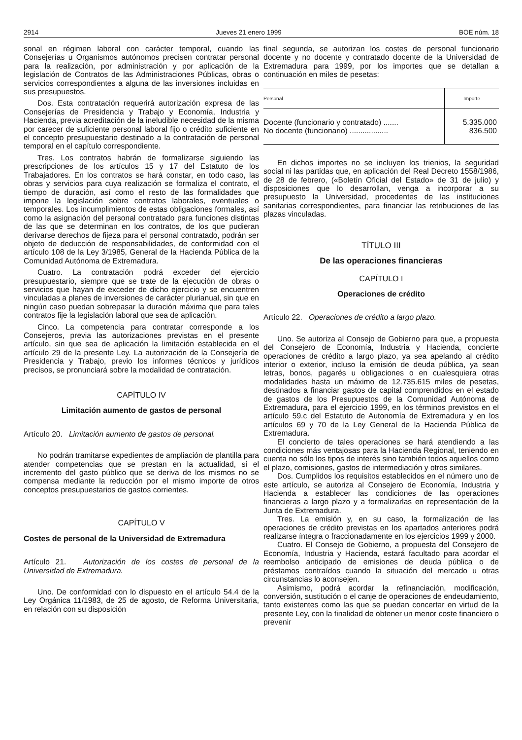2914 Jueves 21 enero 1999 BOE núm. 18
sonal en régimen laboral con carácter temporal, cuando las Consejerías u Organismos autónomos precisen contratar personal para la realización, por administración y por aplicación de la legislación de Contratos de las Administraciones Públicas, obras o servicios correspondientes a alguna de las inversiones incluidas en sus presupuestos.
Dos. Esta contratación requerirá autorización expresa de las Consejerías de Presidencia y Trabajo y Economía, Industria y Hacienda, previa acreditación de la ineludible necesidad de la misma por carecer de suficiente personal laboral fijo o crédito suficiente en el concepto presupuestario destinado a la contratación de personal temporal en el capítulo correspondiente.
Tres. Los contratos habrán de formalizarse siguiendo las prescripciones de los artículos 15 y 17 del Estatuto de los Trabajadores. En los contratos se hará constar, en todo caso, las obras y servicios para cuya realización se formaliza el contrato, el tiempo de duración, así como el resto de las formalidades que impone la legislación sobre contratos laborales, eventuales o temporales. Los incumplimientos de estas obligaciones formales, así como la asignación del personal contratado para funciones distintas de las que se determinan en los contratos, de los que pudieran derivarse derechos de fijeza para el personal contratado, podrán ser objeto de deducción de responsabilidades, de conformidad con el artículo 108 de la Ley 3/1985, General de la Hacienda Pública de la Comunidad Autónoma de Extremadura.
Cuatro. La contratación podrá exceder del ejercicio presupuestario, siempre que se trate de la ejecución de obras o servicios que hayan de exceder de dicho ejercicio y se encuentren vinculadas a planes de inversiones de carácter plurianual, sin que en ningún caso puedan sobrepasar la duración máxima que para tales contratos fije la legislación laboral que sea de aplicación.
Cinco. La competencia para contratar corresponde a los Consejeros, previa las autorizaciones previstas en el presente artículo, sin que sea de aplicación la limitación establecida en el artículo 29 de la presente Ley. La autorización de la Consejería de Presidencia y Trabajo, previo los informes técnicos y jurídicos precisos, se pronunciará sobre la modalidad de contratación.
CAPÍTULO IV
Limitación aumento de gastos de personal
Artículo 20. Limitación aumento de gastos de personal.
No podrán tramitarse expedientes de ampliación de plantilla para atender competencias que se prestan en la actualidad, si el incremento del gasto público que se deriva de los mismos no se compensa mediante la reducción por el mismo importe de otros conceptos presupuestarios de gastos corrientes.
CAPÍTULO V
Costes de personal de la Universidad de Extremadura
Artículo 21. Autorización de los costes de personal de la Universidad de Extremadura.
Uno. De conformidad con lo dispuesto en el artículo 54.4 de la Ley Orgánica 11/1983, de 25 de agosto, de Reforma Universitaria, en relación con su disposición
final segunda, se autorizan los costes de personal funcionario docente y no docente y contratado docente de la Universidad de Extremadura para 1999, por los importes que se detallan a continuación en miles de pesetas:
| Personal | Importe |
| --- | --- |
| Docente (funcionario y contratado) ....... No docente (funcionario) .................. | 5.335.000 836.500 |
En dichos importes no se incluyen los trienios, la seguridad social ni las partidas que, en aplicación del Real Decreto 1558/1986, de 28 de febrero, («Boletín Oficial del Estado» de 31 de julio) y disposiciones que lo desarrollan, venga a incorporar a su presupuesto la Universidad, procedentes de las instituciones sanitarias correspondientes, para financiar las retribuciones de las plazas vinculadas.
TÍTULO III
De las operaciones financieras
CAPÍTULO I
Operaciones de crédito
Artículo 22. Operaciones de crédito a largo plazo.
Uno. Se autoriza al Consejo de Gobierno para que, a propuesta del Consejero de Economía, Industria y Hacienda, concierte operaciones de crédito a largo plazo, ya sea apelando al crédito interior o exterior, incluso la emisión de deuda pública, ya sean letras, bonos, pagarés u obligaciones o en cualesquiera otras modalidades hasta un máximo de 12.735.615 miles de pesetas, destinados a financiar gastos de capital comprendidos en el estado de gastos de los Presupuestos de la Comunidad Autónoma de Extremadura, para el ejercicio 1999, en los términos previstos en el artículo 59.c del Estatuto de Autonomía de Extremadura y en los artículos 69 y 70 de la Ley General de la Hacienda Pública de Extremadura.
El concierto de tales operaciones se hará atendiendo a las condiciones más ventajosas para la Hacienda Regional, teniendo en cuenta no sólo los tipos de interés sino también todos aquellos como el plazo, comisiones, gastos de intermediación y otros similares.
Dos. Cumplidos los requisitos establecidos en el número uno de este artículo, se autoriza al Consejero de Economía, Industria y Hacienda a establecer las condiciones de las operaciones financieras a largo plazo y a formalizarlas en representación de la Junta de Extremadura.
Tres. La emisión y, en su caso, la formalización de las operaciones de crédito previstas en los apartados anteriores podrá realizarse íntegra o fraccionadamente en los ejercicios 1999 y 2000.
Cuatro. El Consejo de Gobierno, a propuesta del Consejero de Economía, Industria y Hacienda, estará facultado para acordar el reembolso anticipado de emisiones de deuda pública o de préstamos contraídos cuando la situación del mercado u otras circunstancias lo aconsejen.
Asimismo, podrá acordar la refinanciación, modificación, conversión, sustitución o el canje de operaciones de endeudamiento, tanto existentes como las que se puedan concertar en virtud de la presente Ley, con la finalidad de obtener un menor coste financiero o prevenir